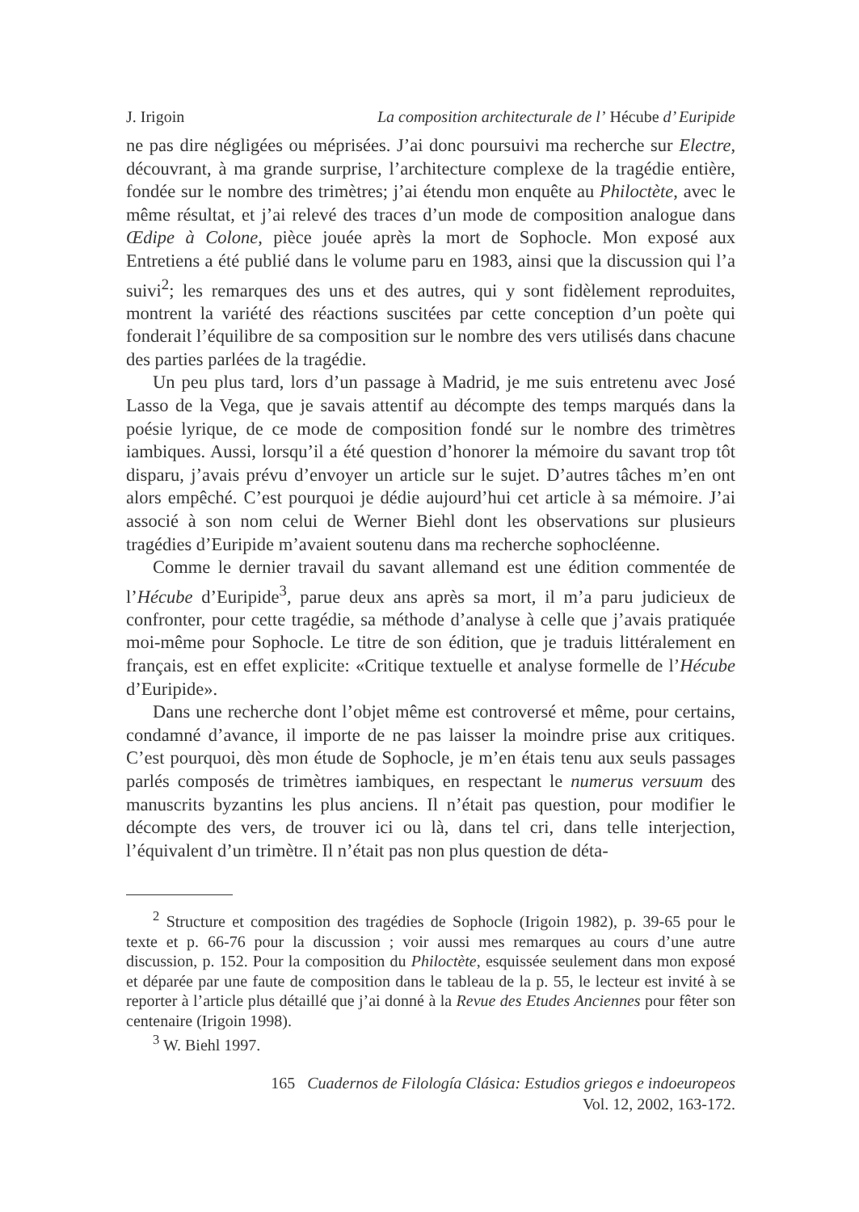J. Irigoin La composition architecturale de l’ Hécube d’ Euripide
ne pas dire négligées ou méprisées. J’ai donc poursuivi ma recherche sur Electre, découvrant, à ma grande surprise, l’architecture complexe de la tragédie entière, fondée sur le nombre des trimètres; j’ai étendu mon enquête au Philoctète, avec le même résultat, et j’ai relevé des traces d’un mode de composition analogue dans Œdipe à Colone, pièce jouée après la mort de Sophocle. Mon exposé aux Entretiens a été publié dans le volume paru en 1983, ainsi que la discussion qui l’a suivi<sup>2</sup>; les remarques des uns et des autres, qui y sont fidèlement reproduites, montrent la variété des réactions suscitées par cette conception d’un poète qui fonderait l’équilibre de sa composition sur le nombre des vers utilisés dans chacune des parties parlées de la tragédie.
Un peu plus tard, lors d’un passage à Madrid, je me suis entretenu avec José Lasso de la Vega, que je savais attentif au décompte des temps marqués dans la poésie lyrique, de ce mode de composition fondé sur le nombre des trimètres iambiques. Aussi, lorsqu’il a été question d’honorer la mémoire du savant trop tôt disparu, j’avais prévu d’envoyer un article sur le sujet. D’autres tâches m’en ont alors empêché. C’est pourquoi je dédie aujourd’hui cet article à sa mémoire. J’ai associé à son nom celui de Werner Biehl dont les observations sur plusieurs tragédies d’Euripide m’avaient soutenu dans ma recherche sophocléenne.
Comme le dernier travail du savant allemand est une édition commentée de l’Hécube d’Euripide<sup>3</sup>, parue deux ans après sa mort, il m’a paru judicieux de confronter, pour cette tragédie, sa méthode d’analyse à celle que j’avais pratiquée moi-même pour Sophocle. Le titre de son édition, que je traduis littéralement en français, est en effet explicite: «Critique textuelle et analyse formelle de l’Hécube d’Euripide».
Dans une recherche dont l’objet même est controversé et même, pour certains, condamné d’avance, il importe de ne pas laisser la moindre prise aux critiques. C’est pourquoi, dès mon étude de Sophocle, je m’en étais tenu aux seuls passages parlés composés de trimètres iambiques, en respectant le numerus versuum des manuscrits byzantins les plus anciens. Il n’était pas question, pour modifier le décompte des vers, de trouver ici ou là, dans tel cri, dans telle interjection, l’équivalent d’un trimètre. Il n’était pas non plus question de déta-
<sup>2</sup> Structure et composition des tragédies de Sophocle (Irigoin 1982), p. 39-65 pour le texte et p. 66-76 pour la discussion ; voir aussi mes remarques au cours d’une autre discussion, p. 152. Pour la composition du Philoctète, esquissée seulement dans mon exposé et déparée par une faute de composition dans le tableau de la p. 55, le lecteur est invité à se reporter à l’article plus détaillé que j’ai donné à la Revue des Etudes Anciennes pour fêter son centenaire (Irigoin 1998).
<sup>3</sup> W. Biehl 1997.
165 Cuadernos de Filología Clásica: Estudios griegos e indoeuropeos
Vol. 12, 2002, 163-172.